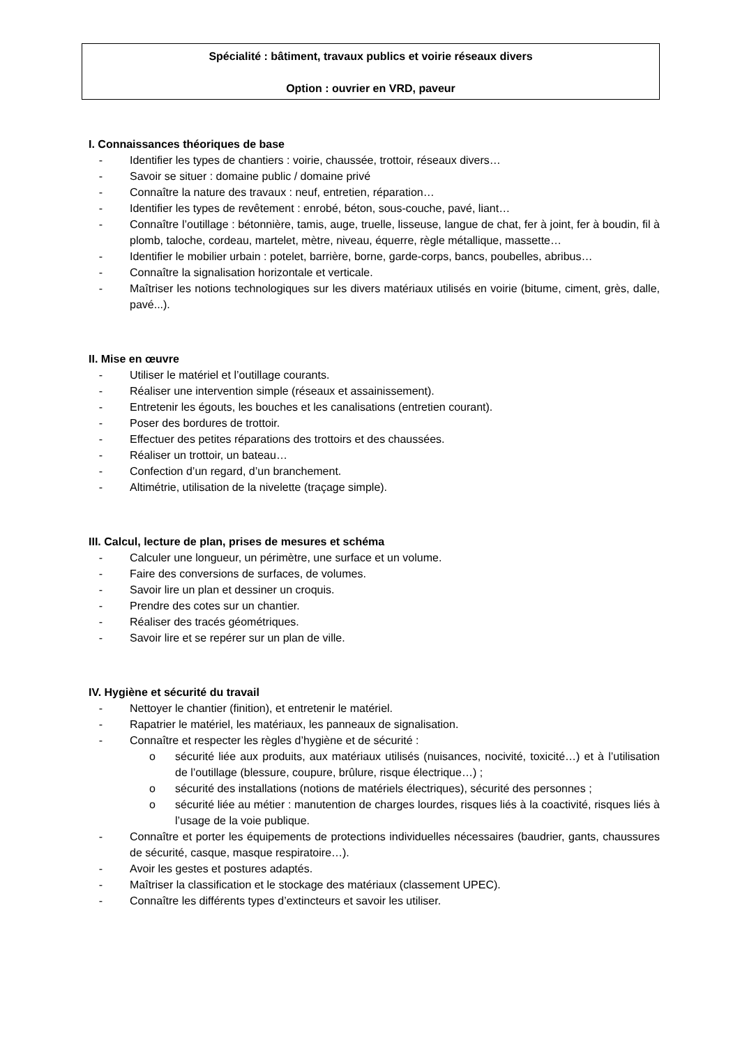Spécialité : bâtiment, travaux publics et voirie réseaux divers
Option : ouvrier en VRD, paveur
I. Connaissances théoriques de base
- Identifier les types de chantiers : voirie, chaussée, trottoir, réseaux divers…
- Savoir se situer : domaine public / domaine privé
- Connaître la nature des travaux : neuf, entretien, réparation…
- Identifier les types de revêtement : enrobé, béton, sous-couche, pavé, liant…
- Connaître l’outillage : bétonnière, tamis, auge, truelle, lisseuse, langue de chat, fer à joint, fer à boudin, fil à plomb, taloche, cordeau, martelet, mètre, niveau, équerre, règle métallique, massette…
- Identifier le mobilier urbain : potelet, barrière, borne, garde-corps, bancs, poubelles, abribus…
- Connaître la signalisation horizontale et verticale.
- Maîtriser les notions technologiques sur les divers matériaux utilisés en voirie (bitume, ciment, grès, dalle, pavé...).
II. Mise en œuvre
- Utiliser le matériel et l’outillage courants.
- Réaliser une intervention simple (réseaux et assainissement).
- Entretenir les égouts, les bouches et les canalisations (entretien courant).
- Poser des bordures de trottoir.
- Effectuer des petites réparations des trottoirs et des chaussées.
- Réaliser un trottoir, un bateau…
- Confection d’un regard, d’un branchement.
- Altimétrie, utilisation de la nivelette (traçage simple).
III. Calcul, lecture de plan, prises de mesures et schéma
- Calculer une longueur, un périmètre, une surface et un volume.
- Faire des conversions de surfaces, de volumes.
- Savoir lire un plan et dessiner un croquis.
- Prendre des cotes sur un chantier.
- Réaliser des tracés géométriques.
- Savoir lire et se repérer sur un plan de ville.
IV. Hygiène et sécurité du travail
- Nettoyer le chantier (finition), et entretenir le matériel.
- Rapatrier le matériel, les matériaux, les panneaux de signalisation.
- Connaître et respecter les règles d’hygiène et de sécurité :
o sécurité liée aux produits, aux matériaux utilisés (nuisances, nocivité, toxicité…) et à l’utilisation de l’outillage (blessure, coupure, brûlure, risque électrique…) ;
o sécurité des installations (notions de matériels électriques), sécurité des personnes ;
o sécurité liée au métier : manutention de charges lourdes, risques liés à la coactivité, risques liés à l’usage de la voie publique.
- Connaître et porter les équipements de protections individuelles nécessaires (baudrier, gants, chaussures de sécurité, casque, masque respiratoire…).
- Avoir les gestes et postures adaptés.
- Maîtriser la classification et le stockage des matériaux (classement UPEC).
- Connaître les différents types d’extincteurs et savoir les utiliser.